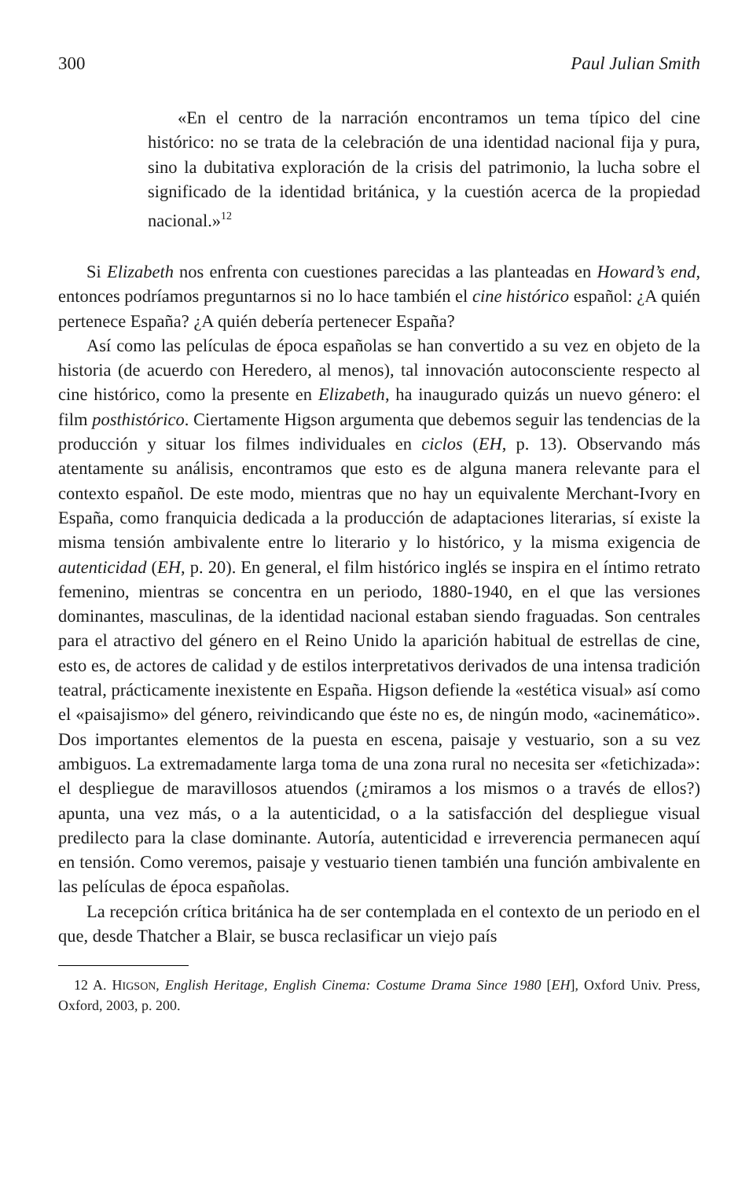300 Paul Julian Smith
«En el centro de la narración encontramos un tema típico del cine histórico: no se trata de la celebración de una identidad nacional fija y pura, sino la dubitativa exploración de la crisis del patrimonio, la lucha sobre el significado de la identidad británica, y la cuestión acerca de la propiedad nacional.»<sup>12</sup>
Si Elizabeth nos enfrenta con cuestiones parecidas a las planteadas en Howard’s end, entonces podríamos preguntarnos si no lo hace también el cine histórico español: ¿A quién pertenece España? ¿A quién debería pertenecer España?
Así como las películas de época españolas se han convertido a su vez en objeto de la historia (de acuerdo con Heredero, al menos), tal innovación autoconsciente respecto al cine histórico, como la presente en Elizabeth, ha inaugurado quizás un nuevo género: el film posthistórico. Ciertamente Higson argumenta que debemos seguir las tendencias de la producción y situar los filmes individuales en ciclos (EH, p. 13). Observando más atentamente su análisis, encontramos que esto es de alguna manera relevante para el contexto español. De este modo, mientras que no hay un equivalente Merchant-Ivory en España, como franquicia dedicada a la producción de adaptaciones literarias, sí existe la misma tensión ambivalente entre lo literario y lo histórico, y la misma exigencia de autenticidad (EH, p. 20). En general, el film histórico inglés se inspira en el íntimo retrato femenino, mientras se concentra en un periodo, 1880-1940, en el que las versiones dominantes, masculinas, de la identidad nacional estaban siendo fraguadas. Son centrales para el atractivo del género en el Reino Unido la aparición habitual de estrellas de cine, esto es, de actores de calidad y de estilos interpretativos derivados de una intensa tradición teatral, prácticamente inexistente en España. Higson defiende la «estética visual» así como el «paisajismo» del género, reivindicando que éste no es, de ningún modo, «acinemático». Dos importantes elementos de la puesta en escena, paisaje y vestuario, son a su vez ambiguos. La extremadamente larga toma de una zona rural no necesita ser «fetichizada»: el despliegue de maravillosos atuendos (¿miramos a los mismos o a través de ellos?) apunta, una vez más, o a la autenticidad, o a la satisfacción del despliegue visual predilecto para la clase dominante. Autoría, autenticidad e irreverencia permanecen aquí en tensión. Como veremos, paisaje y vestuario tienen también una función ambivalente en las películas de época españolas.
La recepción crítica británica ha de ser contemplada en el contexto de un periodo en el que, desde Thatcher a Blair, se busca reclasificar un viejo país
12 A. HIGSON, English Heritage, English Cinema: Costume Drama Since 1980 [EH], Oxford Univ. Press, Oxford, 2003, p. 200.